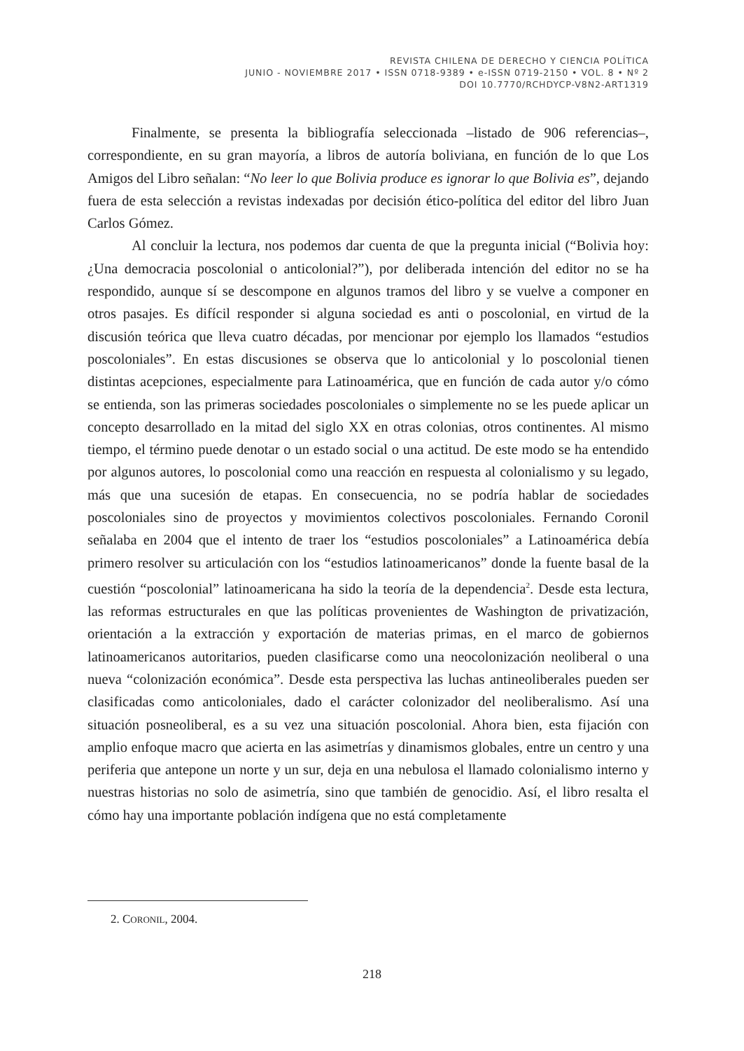REVISTA CHILENA DE DERECHO Y CIENCIA POLÍTICA
JUNIO - NOVIEMBRE 2017 • ISSN 0718-9389 • e-ISSN 0719-2150 • VOL. 8 • Nº 2
DOI 10.7770/RCHDYCP-V8N2-ART1319
Finalmente, se presenta la bibliografía seleccionada –listado de 906 referencias–, correspondiente, en su gran mayoría, a libros de autoría boliviana, en función de lo que Los Amigos del Libro señalan: “No leer lo que Bolivia produce es ignorar lo que Bolivia es”, dejando fuera de esta selección a revistas indexadas por decisión ético-política del editor del libro Juan Carlos Gómez.
Al concluir la lectura, nos podemos dar cuenta de que la pregunta inicial (“Bolivia hoy: ¿Una democracia poscolonial o anticolonial?”), por deliberada intención del editor no se ha respondido, aunque sí se descompone en algunos tramos del libro y se vuelve a componer en otros pasajes. Es difícil responder si alguna sociedad es anti o poscolonial, en virtud de la discusión teórica que lleva cuatro décadas, por mencionar por ejemplo los llamados “estudios poscoloniales”. En estas discusiones se observa que lo anticolonial y lo poscolonial tienen distintas acepciones, especialmente para Latinoamérica, que en función de cada autor y/o cómo se entienda, son las primeras sociedades poscoloniales o simplemente no se les puede aplicar un concepto desarrollado en la mitad del siglo XX en otras colonias, otros continentes. Al mismo tiempo, el término puede denotar o un estado social o una actitud. De este modo se ha entendido por algunos autores, lo poscolonial como una reacción en respuesta al colonialismo y su legado, más que una sucesión de etapas. En consecuencia, no se podría hablar de sociedades poscoloniales sino de proyectos y movimientos colectivos poscoloniales. Fernando Coronil señalaba en 2004 que el intento de traer los “estudios poscoloniales” a Latinoamérica debía primero resolver su articulación con los “estudios latinoamericanos” donde la fuente basal de la cuestión “poscolonial” latinoamericana ha sido la teoría de la dependencia<sup>2</sup>. Desde esta lectura, las reformas estructurales en que las políticas provenientes de Washington de privatización, orientación a la extracción y exportación de materias primas, en el marco de gobiernos latinoamericanos autoritarios, pueden clasificarse como una neocolonización neoliberal o una nueva “colonización económica”. Desde esta perspectiva las luchas antineoliberales pueden ser clasificadas como anticoloniales, dado el carácter colonizador del neoliberalismo. Así una situación posneoliberal, es a su vez una situación poscolonial. Ahora bien, esta fijación con amplio enfoque macro que acierta en las asimetrías y dinamismos globales, entre un centro y una periferia que antepone un norte y un sur, deja en una nebulosa el llamado colonialismo interno y nuestras historias no solo de asimetría, sino que también de genocidio. Así, el libro resalta el cómo hay una importante población indígena que no está completamente
2. CORONIL, 2004.
218